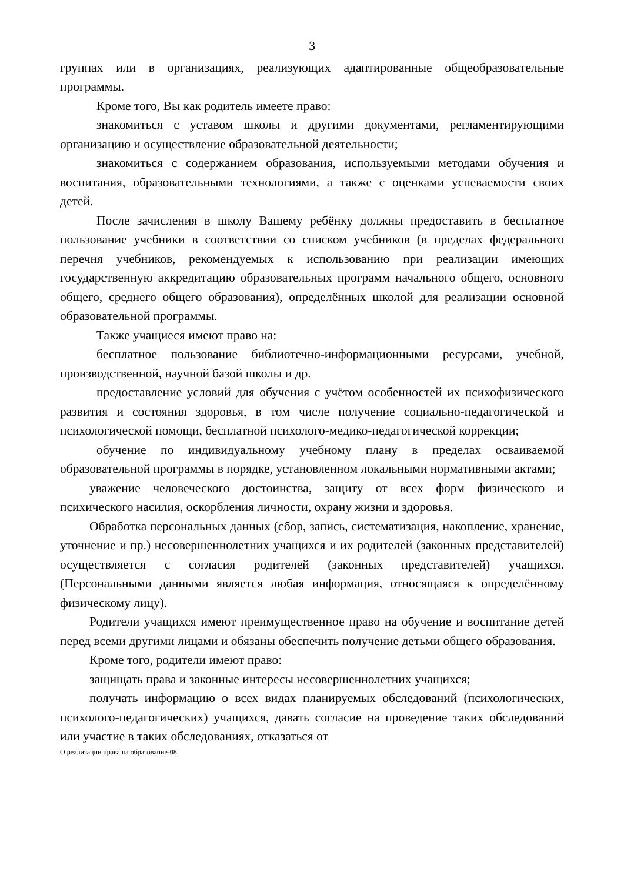3
группах или в организациях, реализующих адаптированные общеобразовательные программы.
Кроме того, Вы как родитель имеете право:
знакомиться с уставом школы и другими документами, регламентирующими организацию и осуществление образовательной деятельности;
знакомиться с содержанием образования, используемыми методами обучения и воспитания, образовательными технологиями, а также с оценками успеваемости своих детей.
После зачисления в школу Вашему ребёнку должны предоставить в бесплатное пользование учебники в соответствии со списком учебников (в пределах федерального перечня учебников, рекомендуемых к использованию при реализации имеющих государственную аккредитацию образовательных программ начального общего, основного общего, среднего общего образования), определённых школой для реализации основной образовательной программы.
Также учащиеся имеют право на:
бесплатное пользование библиотечно-информационными ресурсами, учебной, производственной, научной базой школы и др.
предоставление условий для обучения с учётом особенностей их психофизического развития и состояния здоровья, в том числе получение социально-педагогической и психологической помощи, бесплатной психолого-медико-педагогической коррекции;
обучение по индивидуальному учебному плану в пределах осваиваемой образовательной программы в порядке, установленном локальными нормативными актами;
уважение человеческого достоинства, защиту от всех форм физического и психического насилия, оскорбления личности, охрану жизни и здоровья.
Обработка персональных данных (сбор, запись, систематизация, накопление, хранение, уточнение и пр.) несовершеннолетних учащихся и их родителей (законных представителей) осуществляется с согласия родителей (законных представителей) учащихся. (Персональными данными является любая информация, относящаяся к определённому физическому лицу).
Родители учащихся имеют преимущественное право на обучение и воспитание детей перед всеми другими лицами и обязаны обеспечить получение детьми общего образования.
Кроме того, родители имеют право:
защищать права и законные интересы несовершеннолетних учащихся;
получать информацию о всех видах планируемых обследований (психологических, психолого-педагогических) учащихся, давать согласие на проведение таких обследований или участие в таких обследованиях, отказаться от
О реализации права на образование-08